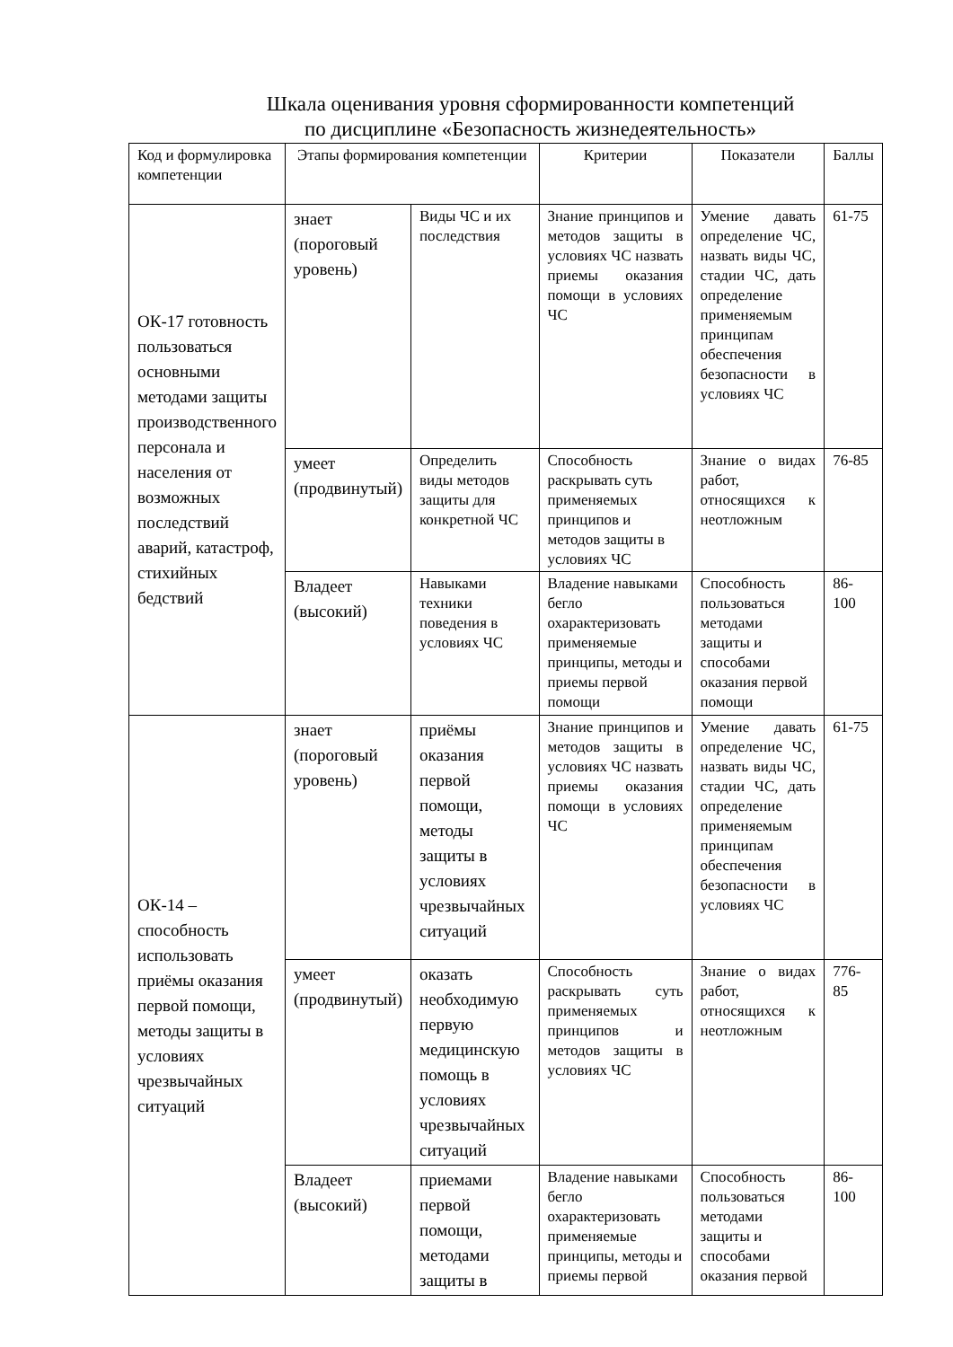Шкала оценивания уровня сформированности компетенций
по дисциплине «Безопасность жизнедеятельность»
| Код и формулировка компетенции | Этапы формирования компетенции | | Критерии | Показатели | Баллы |
| --- | --- | --- | --- | --- | --- |
| ОК-17 готовность пользоваться основными методами защиты производственного персонала и населения от возможных последствий аварий, катастроф, стихийных бедствий | знает (пороговый уровень) | Виды ЧС и их последствия | Знание принципов и методов защиты в условиях ЧС назвать приемы оказания помощи в условиях ЧС | Умение давать определение ЧС, назвать виды ЧС, стадии ЧС, дать определение применяемым принципам обеспечения безопасности в условиях ЧС | 61-75 |
| | умеет (продвинутый) | Определить виды методов защиты для конкретной ЧС | Способность раскрывать суть применяемых принципов и методов защиты в условиях ЧС | Знание о видах работ, относящихся к неотложным | 76-85 |
| | Владеет (высокий) | Навыками техники поведения в условиях ЧС | Владение навыками бегло охарактеризовать применяемые принципы, методы и приемы первой помощи | Способность пользоваться методами защиты и способами оказания первой помощи | 86-100 |
| ОК-14 – способность использовать приёмы оказания первой помощи, методы защиты в условиях чрезвычайных ситуаций | знает (пороговый уровень) | приёмы оказания первой помощи, методы защиты в условиях чрезвычайных ситуаций | Знание принципов и методов защиты в условиях ЧС назвать приемы оказания помощи в условиях ЧС | Умение давать определение ЧС, назвать виды ЧС, стадии ЧС, дать определение применяемым принципам обеспечения безопасности в условиях ЧС | 61-75 |
| | умеет (продвинутый) | оказать необходимую первую медицинскую помощь в условиях чрезвычайных ситуаций | Способность раскрывать суть применяемых принципов и методов защиты в условиях ЧС | Знание о видах работ, относящихся к неотложным | 776-85 |
| | Владеет (высокий) | приемами первой помощи, методами защиты в | Владение навыками бегло охарактеризовать применяемые принципы, методы и приемы первой | Способность пользоваться методами защиты и способами оказания первой | 86-100 |